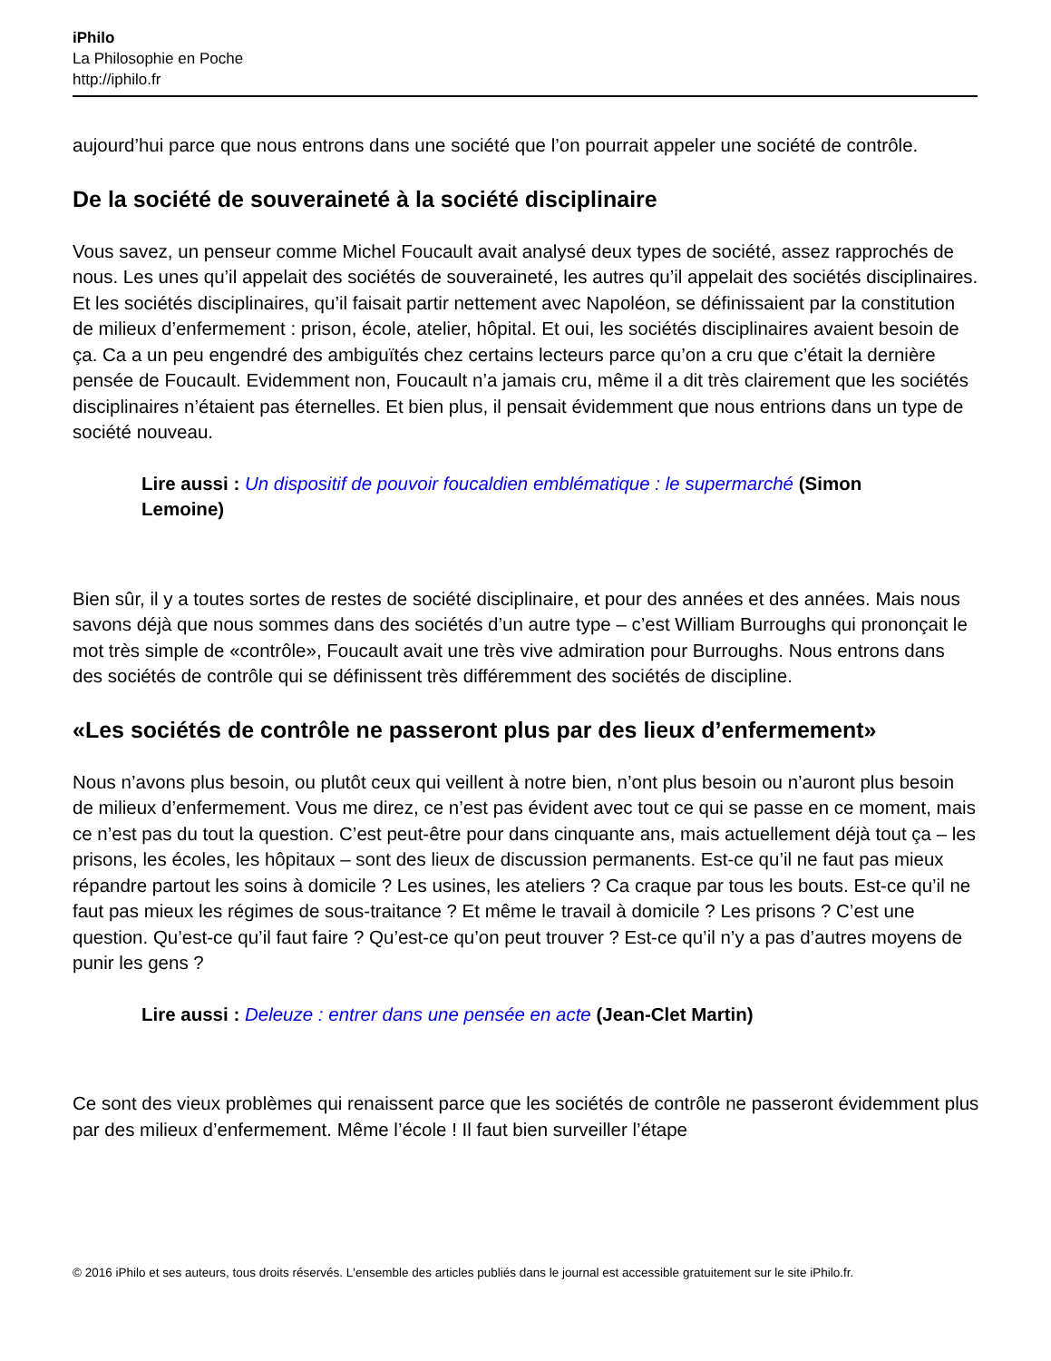iPhilo
La Philosophie en Poche
http://iphilo.fr
aujourd’hui parce que nous entrons dans une société que l’on pourrait appeler une société de contrôle.
De la société de souveraineté à la société disciplinaire
Vous savez, un penseur comme Michel Foucault avait analysé deux types de société, assez rapprochés de nous. Les unes qu’il appelait des sociétés de souveraineté, les autres qu’il appelait des sociétés disciplinaires. Et les sociétés disciplinaires, qu’il faisait partir nettement avec Napoléon, se définissaient par la constitution de milieux d’enfermement : prison, école, atelier, hôpital. Et oui, les sociétés disciplinaires avaient besoin de ça. Ca a un peu engendré des ambiguïtés chez certains lecteurs parce qu’on a cru que c’était la dernière pensée de Foucault. Evidemment non, Foucault n’a jamais cru, même il a dit très clairement que les sociétés disciplinaires n’étaient pas éternelles. Et bien plus, il pensait évidemment que nous entrions dans un type de société nouveau.
Lire aussi : Un dispositif de pouvoir foucaldien emblématique : le supermarché (Simon Lemoine)
Bien sûr, il y a toutes sortes de restes de société disciplinaire, et pour des années et des années. Mais nous savons déjà que nous sommes dans des sociétés d’un autre type – c’est William Burroughs qui prononçait le mot très simple de «contrôle», Foucault avait une très vive admiration pour Burroughs. Nous entrons dans des sociétés de contrôle qui se définissent très différemment des sociétés de discipline.
«Les sociétés de contrôle ne passeront plus par des lieux d’enfermement»
Nous n’avons plus besoin, ou plutôt ceux qui veillent à notre bien, n’ont plus besoin ou n’auront plus besoin de milieux d’enfermement. Vous me direz, ce n’est pas évident avec tout ce qui se passe en ce moment, mais ce n’est pas du tout la question. C’est peut-être pour dans cinquante ans, mais actuellement déjà tout ça – les prisons, les écoles, les hôpitaux – sont des lieux de discussion permanents. Est-ce qu’il ne faut pas mieux répandre partout les soins à domicile ? Les usines, les ateliers ? Ca craque par tous les bouts. Est-ce qu’il ne faut pas mieux les régimes de sous-traitance ? Et même le travail à domicile ? Les prisons ? C’est une question. Qu’est-ce qu’il faut faire ? Qu’est-ce qu’on peut trouver ? Est-ce qu’il n’y a pas d’autres moyens de punir les gens ?
Lire aussi : Deleuze : entrer dans une pensée en acte (Jean-Clet Martin)
Ce sont des vieux problèmes qui renaissent parce que les sociétés de contrôle ne passeront évidemment plus par des milieux d’enfermement. Même l’école ! Il faut bien surveiller l’étape
© 2016 iPhilo et ses auteurs, tous droits réservés. L'ensemble des articles publiés dans le journal est accessible gratuitement sur le site iPhilo.fr.